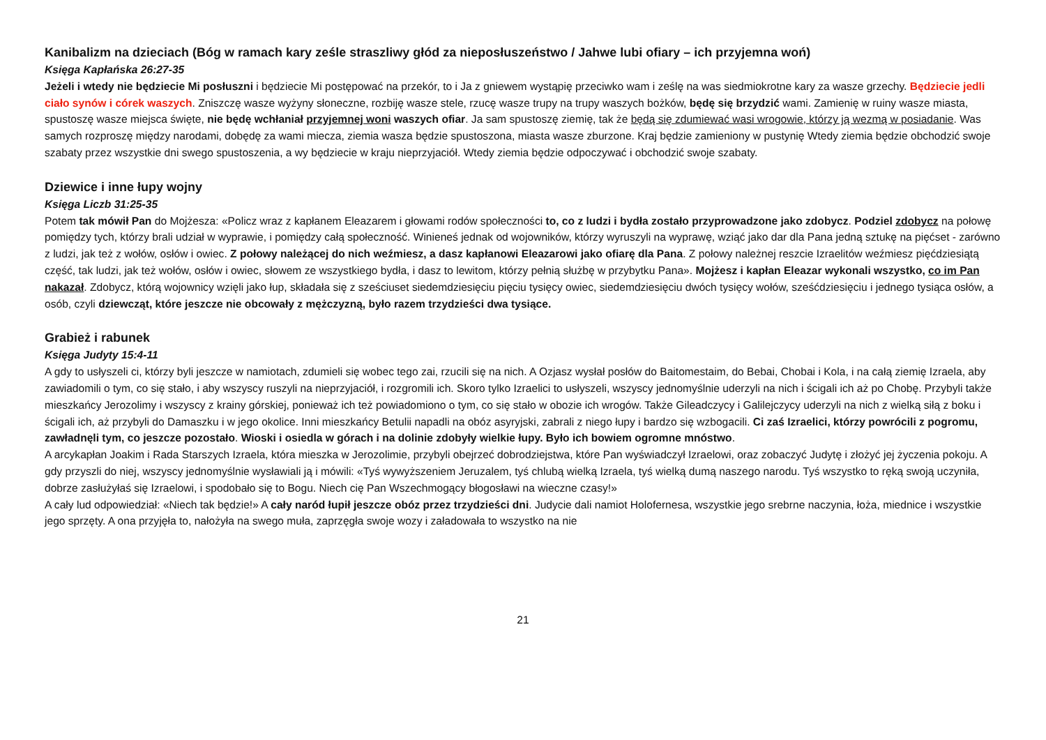Kanibalizm na dzieciach (Bóg w ramach kary ześle straszliwy głód za nieposłuszeństwo / Jahwe lubi ofiary – ich przyjemna woń)
Księga Kapłańska 26:27-35
Jeżeli i wtedy nie będziecie Mi posłuszni i będziecie Mi postępować na przekór, to i Ja z gniewem wystąpię przeciwko wam i ześlę na was siedmiokrotne kary za wasze grzechy. Będziecie jedli ciało synów i córek waszych. Zniszczę wasze wyżyny słoneczne, rozbiję wasze stele, rzucę wasze trupy na trupy waszych bożków, będę się brzydzić wami. Zamienię w ruiny wasze miasta, spustoszę wasze miejsca święte, nie będę wchłaniał przyjemnej woni waszych ofiar. Ja sam spustoszę ziemię, tak że będą się zdumiewać wasi wrogowie, którzy ją wezmą w posiadanie. Was samych rozproszę między narodami, dobędę za wami miecza, ziemia wasza będzie spustoszona, miasta wasze zburzone. Kraj będzie zamieniony w pustynię Wtedy ziemia będzie obchodzić swoje szabaty przez wszystkie dni swego spustoszenia, a wy będziecie w kraju nieprzyjaciół. Wtedy ziemia będzie odpoczywać i obchodzić swoje szabaty.
Dziewice i inne łupy wojny
Księga Liczb 31:25-35
Potem tak mówił Pan do Mojżesza: «Policz wraz z kapłanem Eleazarem i głowami rodów społeczności to, co z ludzi i bydła zostało przyprowadzone jako zdobycz. Podziel zdobycz na połowę pomiędzy tych, którzy brali udział w wyprawie, i pomiędzy całą społeczność. Winieneś jednak od wojowników, którzy wyruszyli na wyprawę, wziąć jako dar dla Pana jedną sztukę na pięćset - zarówno z ludzi, jak też z wołów, osłów i owiec. Z połowy należącej do nich weźmiesz, a dasz kapłanowi Eleazarowi jako ofiarę dla Pana. Z połowy należnej reszcie Izraelitów weźmiesz pięćdziesiątą część, tak ludzi, jak też wołów, osłów i owiec, słowem ze wszystkiego bydła, i dasz to lewitom, którzy pełnią służbę w przybytku Pana». Mojżesz i kapłan Eleazar wykonali wszystko, co im Pan nakazał. Zdobycz, którą wojownicy wzięli jako łup, składała się z sześciuset siedemdziesięciu pięciu tysięcy owiec, siedemdziesięciu dwóch tysięcy wołów, sześćdziesięciu i jednego tysiąca osłów, a osób, czyli dziewcząt, które jeszcze nie obcowały z mężczyzną, było razem trzydzieści dwa tysiące.
Grabież i rabunek
Księga Judyty 15:4-11
A gdy to usłyszeli ci, którzy byli jeszcze w namiotach, zdumieli się wobec tego zai, rzucili się na nich. A Ozjasz wysłał posłów do Baitomestaim, do Bebai, Chobai i Kola, i na całą ziemię Izraela, aby zawiadomili o tym, co się stało, i aby wszyscy ruszyli na nieprzyjaciół, i rozgromili ich. Skoro tylko Izraelici to usłyszeli, wszyscy jednomyślnie uderzyli na nich i ścigali ich aż po Chobę. Przybyli także mieszkańcy Jerozolimy i wszyscy z krainy górskiej, ponieważ ich też powiadomiono o tym, co się stało w obozie ich wrogów. Także Gileadczycy i Galilejczycy uderzyli na nich z wielką siłą z boku i ścigali ich, aż przybyli do Damaszku i w jego okolice. Inni mieszkańcy Betulii napadli na obóz asyryjski, zabrali z niego łupy i bardzo się wzbogacili. Ci zaś Izraelici, którzy powrócili z pogromu, zawładnęli tym, co jeszcze pozostało. Wioski i osiedla w górach i na dolinie zdobyły wielkie łupy. Było ich bowiem ogromne mnóstwo.
A arcykapłan Joakim i Rada Starszych Izraela, która mieszka w Jerozolimie, przybyli obejrzeć dobrodziejstwa, które Pan wyświadczył Izraelowi, oraz zobaczyć Judytę i złożyć jej życzenia pokoju. A gdy przyszli do niej, wszyscy jednomyślnie wysławiali ją i mówili: «Tyś wywyższeniem Jeruzalem, tyś chlubą wielką Izraela, tyś wielką dumą naszego narodu. Tyś wszystko to ręką swoją uczyniła, dobrze zasłużyłaś się Izraelowi, i spodobało się to Bogu. Niech cię Pan Wszechmogący błogosławi na wieczne czasy!»
A cały lud odpowiedział: «Niech tak będzie!» A cały naród łupił jeszcze obóz przez trzydzieści dni. Judycie dali namiot Holofernesa, wszystkie jego srebrne naczynia, łoża, miednice i wszystkie jego sprzęty. A ona przyjęła to, nałożyła na swego muła, zaprzęgła swoje wozy i załadowała to wszystko na nie
21